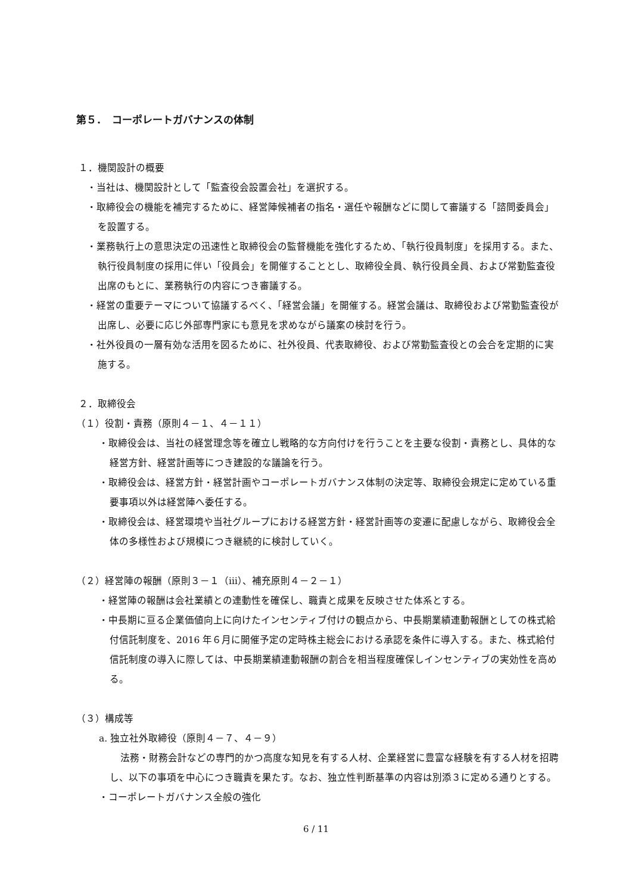第５．　コーポレートガバナンスの体制
１．機関設計の概要
・当社は、機関設計として「監査役会設置会社」を選択する。
・取締役会の機能を補完するために、経営陣候補者の指名・選任や報酬などに関して審議する「諮問委員会」を設置する。
・業務執行上の意思決定の迅速性と取締役会の監督機能を強化するため、「執行役員制度」を採用する。また、執行役員制度の採用に伴い「役員会」を開催することとし、取締役全員、執行役員全員、および常勤監査役出席のもとに、業務執行の内容につき審議する。
・経営の重要テーマについて協議するべく、「経営会議」を開催する。経営会議は、取締役および常勤監査役が出席し、必要に応じ外部専門家にも意見を求めながら議案の検討を行う。
・社外役員の一層有効な活用を図るために、社外役員、代表取締役、および常勤監査役との会合を定期的に実施する。
２．取締役会
（１）役割・責務（原則４－１、４－１１）
・取締役会は、当社の経営理念等を確立し戦略的な方向付けを行うことを主要な役割・責務とし、具体的な経営方針、経営計画等につき建設的な議論を行う。
・取締役会は、経営方針・経営計画やコーポレートガバナンス体制の決定等、取締役会規定に定めている重要事項以外は経営陣へ委任する。
・取締役会は、経営環境や当社グループにおける経営方針・経営計画等の変遷に配慮しながら、取締役会全体の多様性および規模につき継続的に検討していく。
（２）経営陣の報酬（原則３－１（ⅲ）、補充原則４－２－１）
・経営陣の報酬は会社業績との連動性を確保し、職責と成果を反映させた体系とする。
・中長期に亘る企業価値向上に向けたインセンティブ付けの観点から、中長期業績連動報酬としての株式給付信託制度を、2016 年６月に開催予定の定時株主総会における承認を条件に導入する。また、株式給付信託制度の導入に際しては、中長期業績連動報酬の割合を相当程度確保しインセンティブの実効性を高める。
（３）構成等
a. 独立社外取締役（原則４－７、４－９）
法務・財務会計などの専門的かつ高度な知見を有する人材、企業経営に豊富な経験を有する人材を招聘し、以下の事項を中心につき職責を果たす。なお、独立性判断基準の内容は別添３に定める通りとする。
・コーポレートガバナンス全般の強化
6 / 11